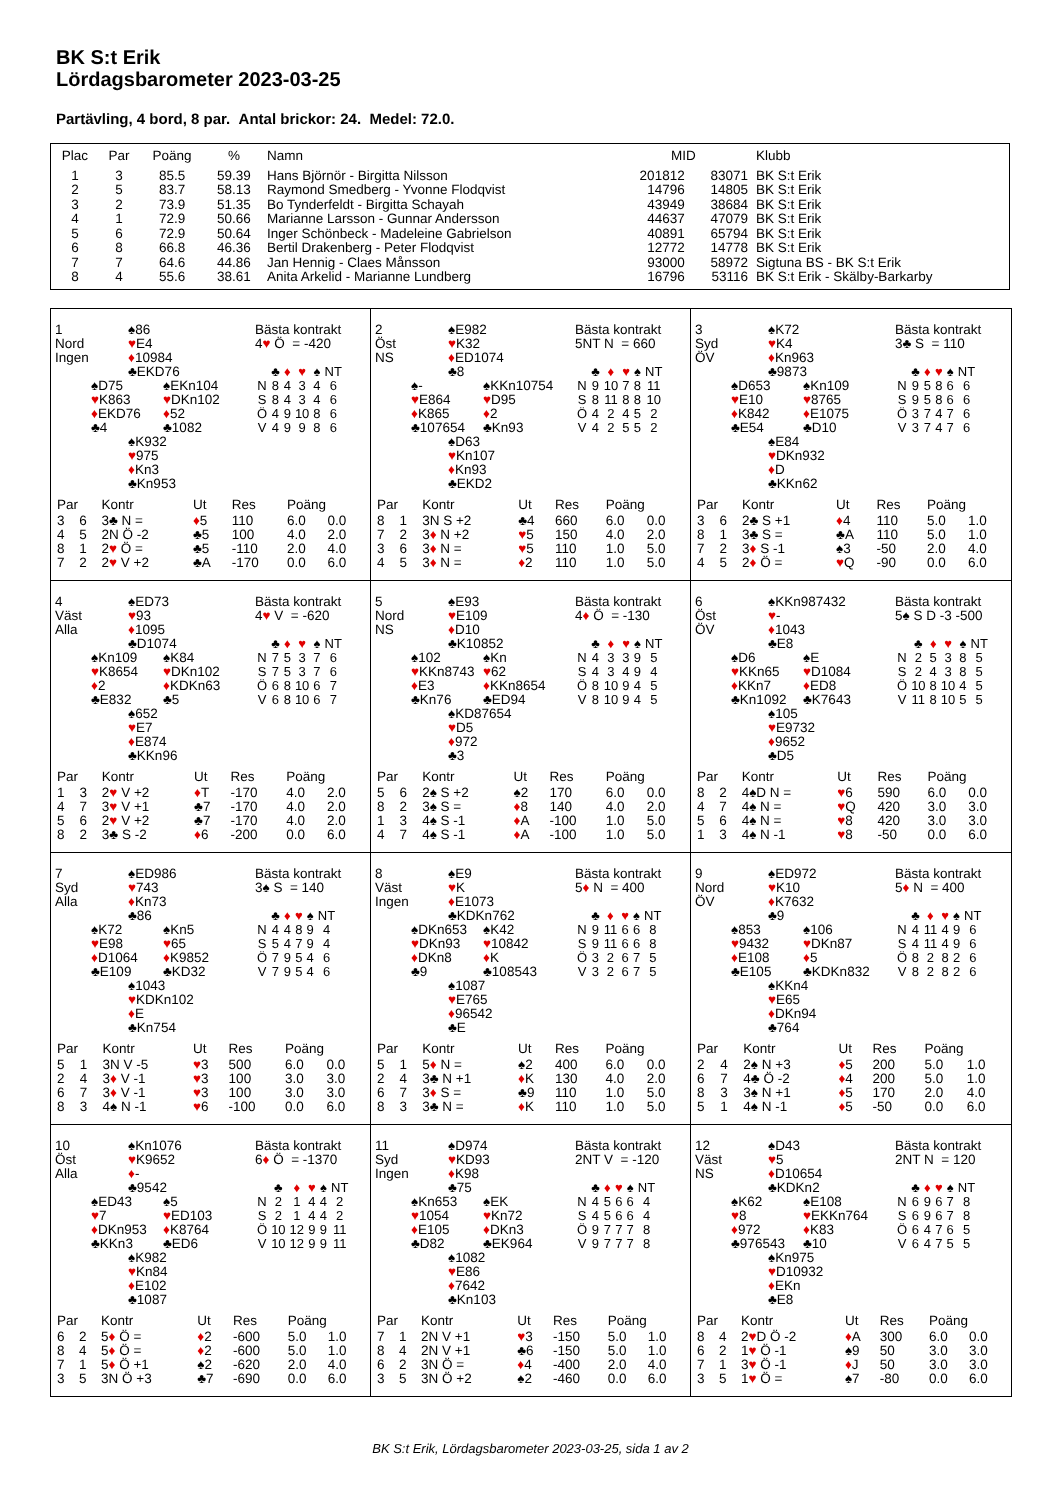BK S:t Erik
Lördagsbarometer 2023-03-25
Partävling, 4 bord, 8 par. Antal brickor: 24. Medel: 72.0.
| Plac | Par | Poäng | % | Namn | MID | | Klubb |
| --- | --- | --- | --- | --- | --- | --- | --- |
| 1 | 3 | 85.5 | 59.39 | Hans Björnör - Birgitta Nilsson | 201812 | 83071 | BK S:t Erik |
| 2 | 5 | 83.7 | 58.13 | Raymond Smedberg - Yvonne Flodqvist | 14796 | 14805 | BK S:t Erik |
| 3 | 2 | 73.9 | 51.35 | Bo Tynderfeldt - Birgitta Schayah | 43949 | 38684 | BK S:t Erik |
| 4 | 1 | 72.9 | 50.66 | Marianne Larsson - Gunnar Andersson | 44637 | 47079 | BK S:t Erik |
| 5 | 6 | 72.9 | 50.64 | Inger Schönbeck - Madeleine Gabrielson | 40891 | 65794 | BK S:t Erik |
| 6 | 8 | 66.8 | 46.36 | Bertil Drakenberg - Peter Flodqvist | 12772 | 14778 | BK S:t Erik |
| 7 | 7 | 64.6 | 44.86 | Jan Hennig - Claes Månsson | 93000 | 58972 | Sigtuna BS - BK S:t Erik |
| 8 | 4 | 55.6 | 38.61 | Anita Arkelid - Marianne Lundberg | 16796 | 53116 | BK S:t Erik - Skälby-Barkarby |
1
Nord
Ingen
♠86
♥E4
♦10984
♣EKD76
♠D75
♥K863
♦EKD76
♣4
♠EKn104
♥DKn102
♦52
♣1082
♠K932
♥975
♦Kn3
♣Kn953
Bästa kontrakt
4♥ Ö = -420
| | ♣ | ♦ | ♥ | ♠ | NT |
| N | 8 | 4 | 3 | 4 | 6 |
| S | 8 | 4 | 3 | 4 | 6 |
| Ö | 4 | 9 | 10 | 8 | 6 |
| V | 4 | 9 | 9 | 8 | 6 |
| Par | | Kontr | Ut | Res | Poäng | |
| --- | --- | --- | --- | --- | --- | --- |
| 3 | 6 | 3♣ N = | ♦ 5 | 110 | 6.0 | 0.0 |
| 4 | 5 | 2N Ö -2 | ♣5 | 100 | 4.0 | 2.0 |
| 8 | 1 | 2 ♥ Ö = | ♣5 | -110 | 2.0 | 4.0 |
| 7 | 2 | 2 ♥ V +2 | ♣A | -170 | 0.0 | 6.0 |
2
Öst
NS
♠E982
♥K32
♦ED1074
♣8
♠-
♥E864
♦K865
♣107654
♠KKn10754
♥D95
♦2
♣Kn93
♠D63
♥Kn107
♦Kn93
♣EKD2
Bästa kontrakt
5NT N = 660
| | ♣ | ♦ | ♥ | ♠ | NT |
| N | 9 | 10 | 7 | 8 | 11 |
| S | 8 | 11 | 8 | 8 | 10 |
| Ö | 4 | 2 | 4 | 5 | 2 |
| V | 4 | 2 | 5 | 5 | 2 |
| Par | | Kontr | Ut | Res | Poäng | |
| --- | --- | --- | --- | --- | --- | --- |
| 8 | 1 | 3N S +2 | ♣4 | 660 | 6.0 | 0.0 |
| 7 | 2 | 3 ♦ N +2 | ♥ 5 | 150 | 4.0 | 2.0 |
| 3 | 6 | 3 ♦ N = | ♥ 5 | 110 | 1.0 | 5.0 |
| 4 | 5 | 3 ♦ N = | ♦ 2 | 110 | 1.0 | 5.0 |
3
Syd
ÖV
♠K72
♥K4
♦Kn963
♣9873
♠D653
♥E10
♦K842
♣E54
♠Kn109
♥8765
♦E1075
♣D10
♠E84
♥DKn932
♦D
♣KKn62
Bästa kontrakt
3♣ S = 110
| | ♣ | ♦ | ♥ | ♠ | NT |
| N | 9 | 5 | 8 | 6 | 6 |
| S | 9 | 5 | 8 | 6 | 6 |
| Ö | 3 | 7 | 4 | 7 | 6 |
| V | 3 | 7 | 4 | 7 | 6 |
| Par | | Kontr | Ut | Res | Poäng | |
| --- | --- | --- | --- | --- | --- | --- |
| 3 | 6 | 2♣ S +1 | ♦ 4 | 110 | 5.0 | 1.0 |
| 8 | 1 | 3♣ S = | ♣A | 110 | 5.0 | 1.0 |
| 7 | 2 | 3 ♦ S -1 | ♠3 | -50 | 2.0 | 4.0 |
| 4 | 5 | 2 ♦ Ö = | ♥ Q | -90 | 0.0 | 6.0 |
4
Väst
Alla
♠ED73
♥93
♦1095
♣D1074
♠Kn109
♥K8654
♦2
♣E832
♠K84
♥DKn102
♦KDKn63
♣5
♠652
♥E7
♦E874
♣KKn96
Bästa kontrakt
4♥ V = -620
| | ♣ | ♦ | ♥ | ♠ | NT |
| N | 7 | 5 | 3 | 7 | 6 |
| S | 7 | 5 | 3 | 7 | 6 |
| Ö | 6 | 8 | 10 | 6 | 7 |
| V | 6 | 8 | 10 | 6 | 7 |
| Par | | Kontr | Ut | Res | Poäng | |
| --- | --- | --- | --- | --- | --- | --- |
| 1 | 3 | 2 ♥ V +2 | ♦ T | -170 | 4.0 | 2.0 |
| 4 | 7 | 3 ♥ V +1 | ♣7 | -170 | 4.0 | 2.0 |
| 5 | 6 | 2 ♥ V +2 | ♣7 | -170 | 4.0 | 2.0 |
| 8 | 2 | 3♣ S -2 | ♦ 6 | -200 | 0.0 | 6.0 |
5
Nord
NS
♠E93
♥E109
♦D10
♣K10852
♠102
♥KKn8743
♦E3
♣Kn76
♠Kn
♥62
♦KKn8654
♣ED94
♠KD87654
♥D5
♦972
♣3
Bästa kontrakt
4♦ Ö = -130
| | ♣ | ♦ | ♥ | ♠ | NT |
| N | 4 | 3 | 3 | 9 | 5 |
| S | 4 | 3 | 4 | 9 | 4 |
| Ö | 8 | 10 | 9 | 4 | 5 |
| V | 8 | 10 | 9 | 4 | 5 |
| Par | | Kontr | Ut | Res | Poäng | |
| --- | --- | --- | --- | --- | --- | --- |
| 5 | 6 | 2♠ S +2 | ♠2 | 170 | 6.0 | 0.0 |
| 8 | 2 | 3♠ S = | ♦ 8 | 140 | 4.0 | 2.0 |
| 1 | 3 | 4♠ S -1 | ♦ A | -100 | 1.0 | 5.0 |
| 4 | 7 | 4♠ S -1 | ♦ A | -100 | 1.0 | 5.0 |
6
Öst
ÖV
♠KKn987432
♥-
♦1043
♣E8
♠D6
♥KKn65
♦KKn7
♣Kn1092
♠E
♥D1084
♦ED8
♣K7643
♠105
♥E9732
♦9652
♣D5
Bästa kontrakt
5♠ S D -3 -500
| | ♣ | ♦ | ♥ | ♠ | NT |
| N | 2 | 5 | 3 | 8 | 5 |
| S | 2 | 4 | 3 | 8 | 5 |
| Ö | 10 | 8 | 10 | 4 | 5 |
| V | 11 | 8 | 10 | 5 | 5 |
| Par | | Kontr | Ut | Res | Poäng | |
| --- | --- | --- | --- | --- | --- | --- |
| 8 | 2 | 4♠D N = | ♥ 6 | 590 | 6.0 | 0.0 |
| 4 | 7 | 4♠ N = | ♥ Q | 420 | 3.0 | 3.0 |
| 5 | 6 | 4♠ N = | ♥ 8 | 420 | 3.0 | 3.0 |
| 1 | 3 | 4♠ N -1 | ♥ 8 | -50 | 0.0 | 6.0 |
7
Syd
Alla
♠ED986
♥743
♦Kn73
♣86
♠K72
♥E98
♦D1064
♣E109
♠Kn5
♥65
♦K9852
♣KD32
♠1043
♥KDKn102
♦E
♣Kn754
Bästa kontrakt
3♠ S = 140
| | ♣ | ♦ | ♥ | ♠ | NT |
| N | 4 | 4 | 8 | 9 | 4 |
| S | 5 | 4 | 7 | 9 | 4 |
| Ö | 7 | 9 | 5 | 4 | 6 |
| V | 7 | 9 | 5 | 4 | 6 |
| Par | | Kontr | Ut | Res | Poäng | |
| --- | --- | --- | --- | --- | --- | --- |
| 5 | 1 | 3N V -5 | ♥ 3 | 500 | 6.0 | 0.0 |
| 2 | 4 | 3 ♦ V -1 | ♥ 3 | 100 | 3.0 | 3.0 |
| 6 | 7 | 3 ♦ V -1 | ♥ 3 | 100 | 3.0 | 3.0 |
| 8 | 3 | 4♠ N -1 | ♥ 6 | -100 | 0.0 | 6.0 |
8
Väst
Ingen
♠E9
♥K
♦E1073
♣KDKn762
♠DKn653
♥DKn93
♦DKn8
♣9
♠K42
♥10842
♦K
♣108543
♠1087
♥E765
♦96542
♣E
Bästa kontrakt
5♦ N = 400
| | ♣ | ♦ | ♥ | ♠ | NT |
| N | 9 | 11 | 6 | 6 | 8 |
| S | 9 | 11 | 6 | 6 | 8 |
| Ö | 3 | 2 | 6 | 7 | 5 |
| V | 3 | 2 | 6 | 7 | 5 |
| Par | | Kontr | Ut | Res | Poäng | |
| --- | --- | --- | --- | --- | --- | --- |
| 5 | 1 | 5 ♦ N = | ♠2 | 400 | 6.0 | 0.0 |
| 2 | 4 | 3♣ N +1 | ♦ K | 130 | 4.0 | 2.0 |
| 6 | 7 | 3 ♦ S = | ♣9 | 110 | 1.0 | 5.0 |
| 8 | 3 | 3♣ N = | ♦ K | 110 | 1.0 | 5.0 |
9
Nord
ÖV
♠ED972
♥K10
♦K7632
♣9
♠853
♥9432
♦E108
♣E105
♠106
♥DKn87
♦5
♣KDKn832
♠KKn4
♥E65
♦DKn94
♣764
Bästa kontrakt
5♦ N = 400
| | ♣ | ♦ | ♥ | ♠ | NT |
| N | 4 | 11 | 4 | 9 | 6 |
| S | 4 | 11 | 4 | 9 | 6 |
| Ö | 8 | 2 | 8 | 2 | 6 |
| V | 8 | 2 | 8 | 2 | 6 |
| Par | | Kontr | Ut | Res | Poäng | |
| --- | --- | --- | --- | --- | --- | --- |
| 2 | 4 | 2♠ N +3 | ♦ 5 | 200 | 5.0 | 1.0 |
| 6 | 7 | 4♣ Ö -2 | ♦ 4 | 200 | 5.0 | 1.0 |
| 8 | 3 | 3♠ N +1 | ♦ 5 | 170 | 2.0 | 4.0 |
| 5 | 1 | 4♠ N -1 | ♦ 5 | -50 | 0.0 | 6.0 |
10
Öst
Alla
♠Kn1076
♥K9652
♦-
♣9542
♠ED43
♥7
♦DKn953
♣KKn3
♠5
♥ED103
♦K8764
♣ED6
♠K982
♥Kn84
♦E102
♣1087
Bästa kontrakt
6♦ Ö = -1370
| | ♣ | ♦ | ♥ | ♠ | NT |
| N | 2 | 1 | 4 | 4 | 2 |
| S | 2 | 1 | 4 | 4 | 2 |
| Ö | 10 | 12 | 9 | 9 | 11 |
| V | 10 | 12 | 9 | 9 | 11 |
| Par | | Kontr | Ut | Res | Poäng | |
| --- | --- | --- | --- | --- | --- | --- |
| 6 | 2 | 5 ♦ Ö = | ♦ 2 | -600 | 5.0 | 1.0 |
| 8 | 4 | 5 ♦ Ö = | ♦ 2 | -600 | 5.0 | 1.0 |
| 7 | 1 | 5 ♦ Ö +1 | ♠2 | -620 | 2.0 | 4.0 |
| 3 | 5 | 3N Ö +3 | ♣7 | -690 | 0.0 | 6.0 |
11
Syd
Ingen
♠D974
♥KD93
♦K98
♣75
♠Kn653
♥1054
♦E105
♣D82
♠EK
♥Kn72
♦DKn3
♣EK964
♠1082
♥E86
♦7642
♣Kn103
Bästa kontrakt
2NT V = -120
| | ♣ | ♦ | ♥ | ♠ | NT |
| N | 4 | 5 | 6 | 6 | 4 |
| S | 4 | 5 | 6 | 6 | 4 |
| Ö | 9 | 7 | 7 | 7 | 8 |
| V | 9 | 7 | 7 | 7 | 8 |
| Par | | Kontr | Ut | Res | Poäng | |
| --- | --- | --- | --- | --- | --- | --- |
| 7 | 1 | 2N V +1 | ♥ 3 | -150 | 5.0 | 1.0 |
| 8 | 4 | 2N V +1 | ♣6 | -150 | 5.0 | 1.0 |
| 6 | 2 | 3N Ö = | ♦ 4 | -400 | 2.0 | 4.0 |
| 3 | 5 | 3N Ö +2 | ♠2 | -460 | 0.0 | 6.0 |
12
Väst
NS
♠D43
♥5
♦D10654
♣KDKn2
♠K62
♥8
♦972
♣976543
♠E108
♥EKKn764
♦K83
♣10
♠Kn975
♥D10932
♦EKn
♣E8
Bästa kontrakt
2NT N = 120
| | ♣ | ♦ | ♥ | ♠ | NT |
| N | 6 | 9 | 6 | 7 | 8 |
| S | 6 | 9 | 6 | 7 | 8 |
| Ö | 6 | 4 | 7 | 6 | 5 |
| V | 6 | 4 | 7 | 5 | 5 |
| Par | | Kontr | Ut | Res | Poäng | |
| --- | --- | --- | --- | --- | --- | --- |
| 8 | 4 | 2 ♥ D Ö -2 | ♦ A | 300 | 6.0 | 0.0 |
| 6 | 2 | 1 ♥ Ö -1 | ♠9 | 50 | 3.0 | 3.0 |
| 7 | 1 | 3 ♥ Ö -1 | ♦ J | 50 | 3.0 | 3.0 |
| 3 | 5 | 1 ♥ Ö = | ♠7 | -80 | 0.0 | 6.0 |
BK S:t Erik, Lördagsbarometer 2023-03-25, sida 1 av 2